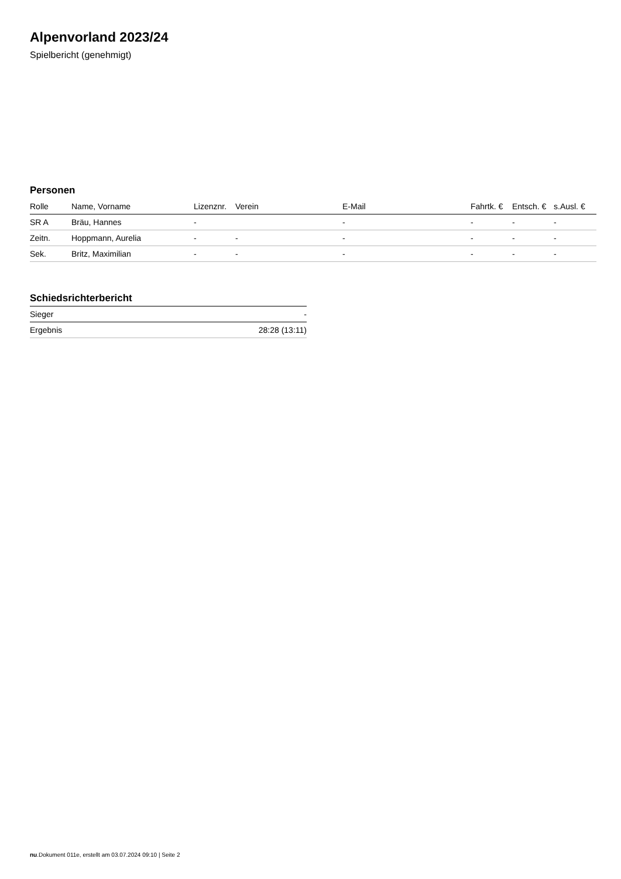Alpenvorland 2023/24
Spielbericht (genehmigt)
Personen
| Rolle | Name, Vorname | Lizenznr. | Verein | E-Mail | Fahrtk. € | Entsch. € | s.Ausl. € |
| --- | --- | --- | --- | --- | --- | --- | --- |
| SR A | Bräu, Hannes | - | | - | - | - | - |
| Zeitn. | Hoppmann, Aurelia | - | - | - | - | - | - |
| Sek. | Britz, Maximilian | - | - | - | - | - | - |
Schiedsrichterbericht
| Sieger | - |
| Ergebnis | 28:28 (13:11) |
nu.Dokument 011e, erstellt am 03.07.2024 09:10 | Seite 2